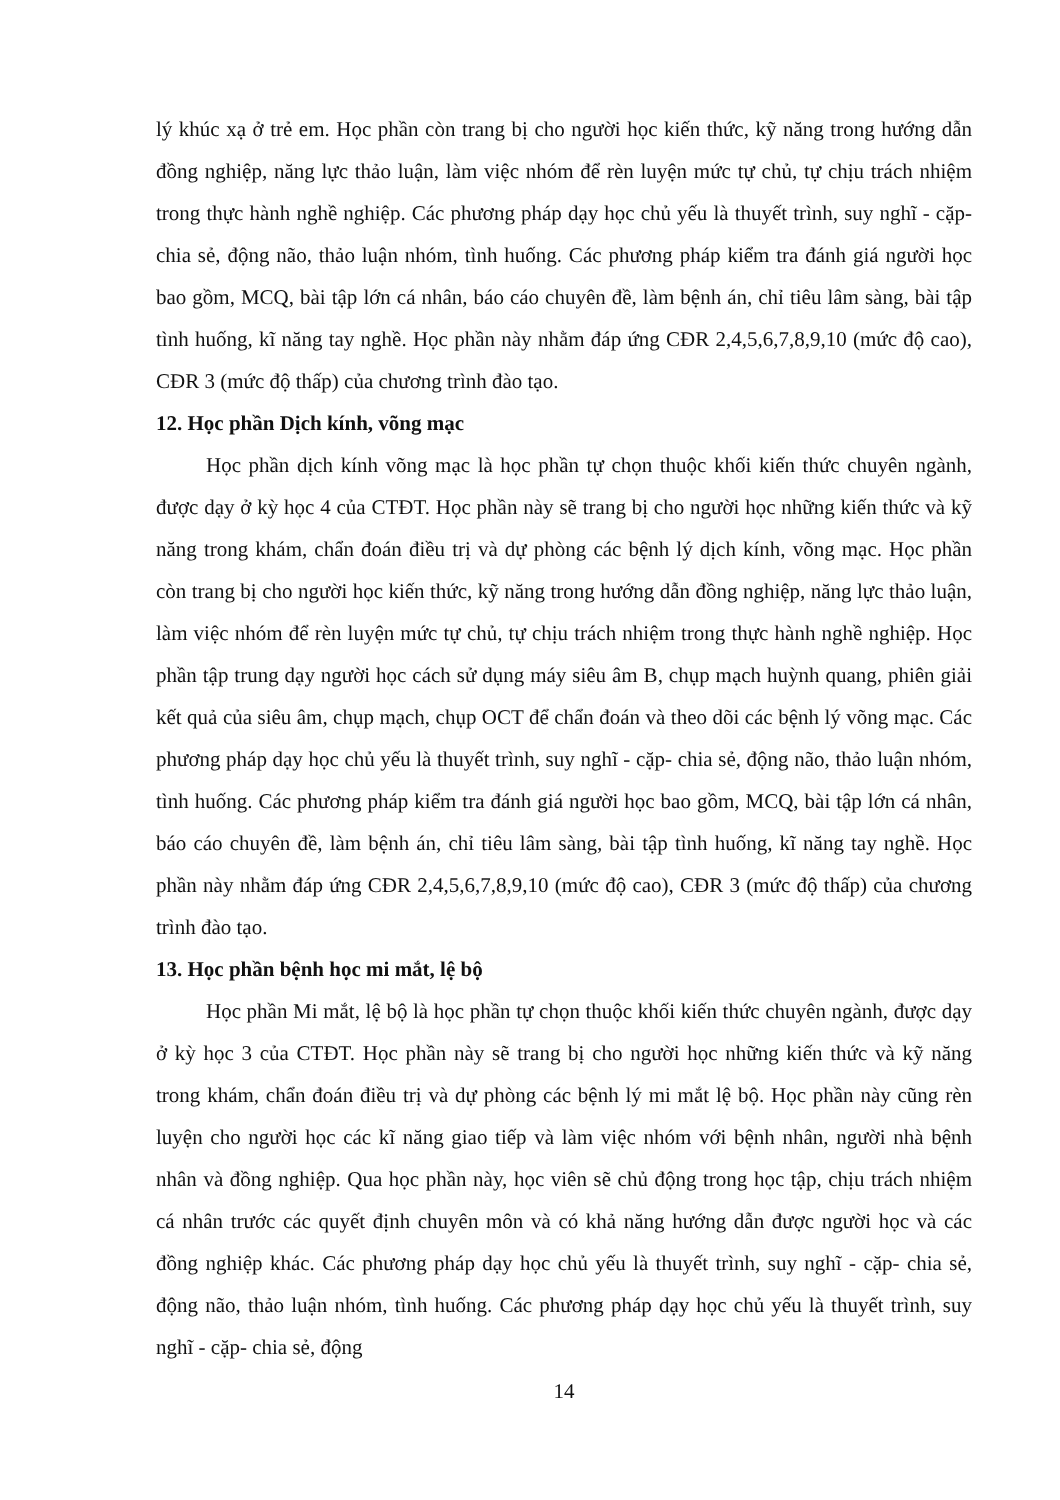lý khúc xạ ở trẻ em. Học phần còn trang bị cho người học kiến thức, kỹ năng trong hướng dẫn đồng nghiệp, năng lực thảo luận, làm việc nhóm để rèn luyện mức tự chủ, tự chịu trách nhiệm trong thực hành nghề nghiệp. Các phương pháp dạy học chủ yếu là thuyết trình, suy nghĩ - cặp- chia sẻ, động não, thảo luận nhóm, tình huống. Các phương pháp kiểm tra đánh giá người học bao gồm, MCQ, bài tập lớn cá nhân, báo cáo chuyên đề, làm bệnh án, chỉ tiêu lâm sàng, bài tập tình huống, kĩ năng tay nghề. Học phần này nhằm đáp ứng CĐR 2,4,5,6,7,8,9,10 (mức độ cao), CĐR 3 (mức độ thấp) của chương trình đào tạo.
12. Học phần Dịch kính, võng mạc
Học phần dịch kính võng mạc là học phần tự chọn thuộc khối kiến thức chuyên ngành, được dạy ở kỳ học 4 của CTĐT. Học phần này sẽ trang bị cho người học những kiến thức và kỹ năng trong khám, chẩn đoán điều trị và dự phòng các bệnh lý dịch kính, võng mạc. Học phần còn trang bị cho người học kiến thức, kỹ năng trong hướng dẫn đồng nghiệp, năng lực thảo luận, làm việc nhóm để rèn luyện mức tự chủ, tự chịu trách nhiệm trong thực hành nghề nghiệp. Học phần tập trung dạy người học cách sử dụng máy siêu âm B, chụp mạch huỳnh quang, phiên giải kết quả của siêu âm, chụp mạch, chụp OCT để chẩn đoán và theo dõi các bệnh lý võng mạc. Các phương pháp dạy học chủ yếu là thuyết trình, suy nghĩ - cặp- chia sẻ, động não, thảo luận nhóm, tình huống. Các phương pháp kiểm tra đánh giá người học bao gồm, MCQ, bài tập lớn cá nhân, báo cáo chuyên đề, làm bệnh án, chỉ tiêu lâm sàng, bài tập tình huống, kĩ năng tay nghề. Học phần này nhằm đáp ứng CĐR 2,4,5,6,7,8,9,10 (mức độ cao), CĐR 3 (mức độ thấp) của chương trình đào tạo.
13. Học phần bệnh học mi mắt, lệ bộ
Học phần Mi mắt, lệ bộ là học phần tự chọn thuộc khối kiến thức chuyên ngành, được dạy ở kỳ học 3 của CTĐT. Học phần này sẽ trang bị cho người học những kiến thức và kỹ năng trong khám, chẩn đoán điều trị và dự phòng các bệnh lý mi mắt lệ bộ. Học phần này cũng rèn luyện cho người học các kĩ năng giao tiếp và làm việc nhóm với bệnh nhân, người nhà bệnh nhân và đồng nghiệp. Qua học phần này, học viên sẽ chủ động trong học tập, chịu trách nhiệm cá nhân trước các quyết định chuyên môn và có khả năng hướng dẫn được người học và các đồng nghiệp khác. Các phương pháp dạy học chủ yếu là thuyết trình, suy nghĩ - cặp- chia sẻ, động não, thảo luận nhóm, tình huống. Các phương pháp dạy học chủ yếu là thuyết trình, suy nghĩ - cặp- chia sẻ, động
14